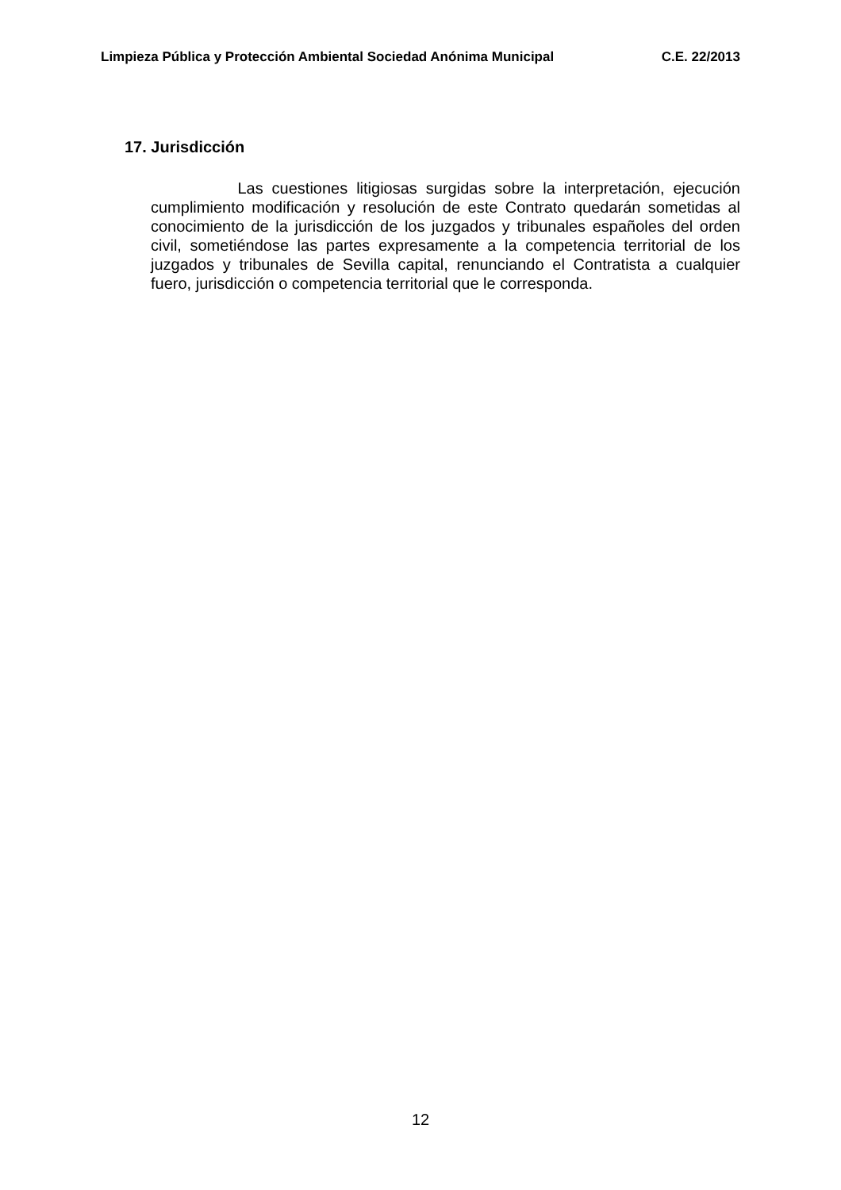Limpieza Pública y Protección Ambiental Sociedad Anónima Municipal C.E. 22/2013
17. Jurisdicción
Las cuestiones litigiosas surgidas sobre la interpretación, ejecución cumplimiento modificación y resolución de este Contrato quedarán sometidas al conocimiento de la jurisdicción de los juzgados y tribunales españoles del orden civil, sometiéndose las partes expresamente a la competencia territorial de los juzgados y tribunales de Sevilla capital, renunciando el Contratista a cualquier fuero, jurisdicción o competencia territorial que le corresponda.
12